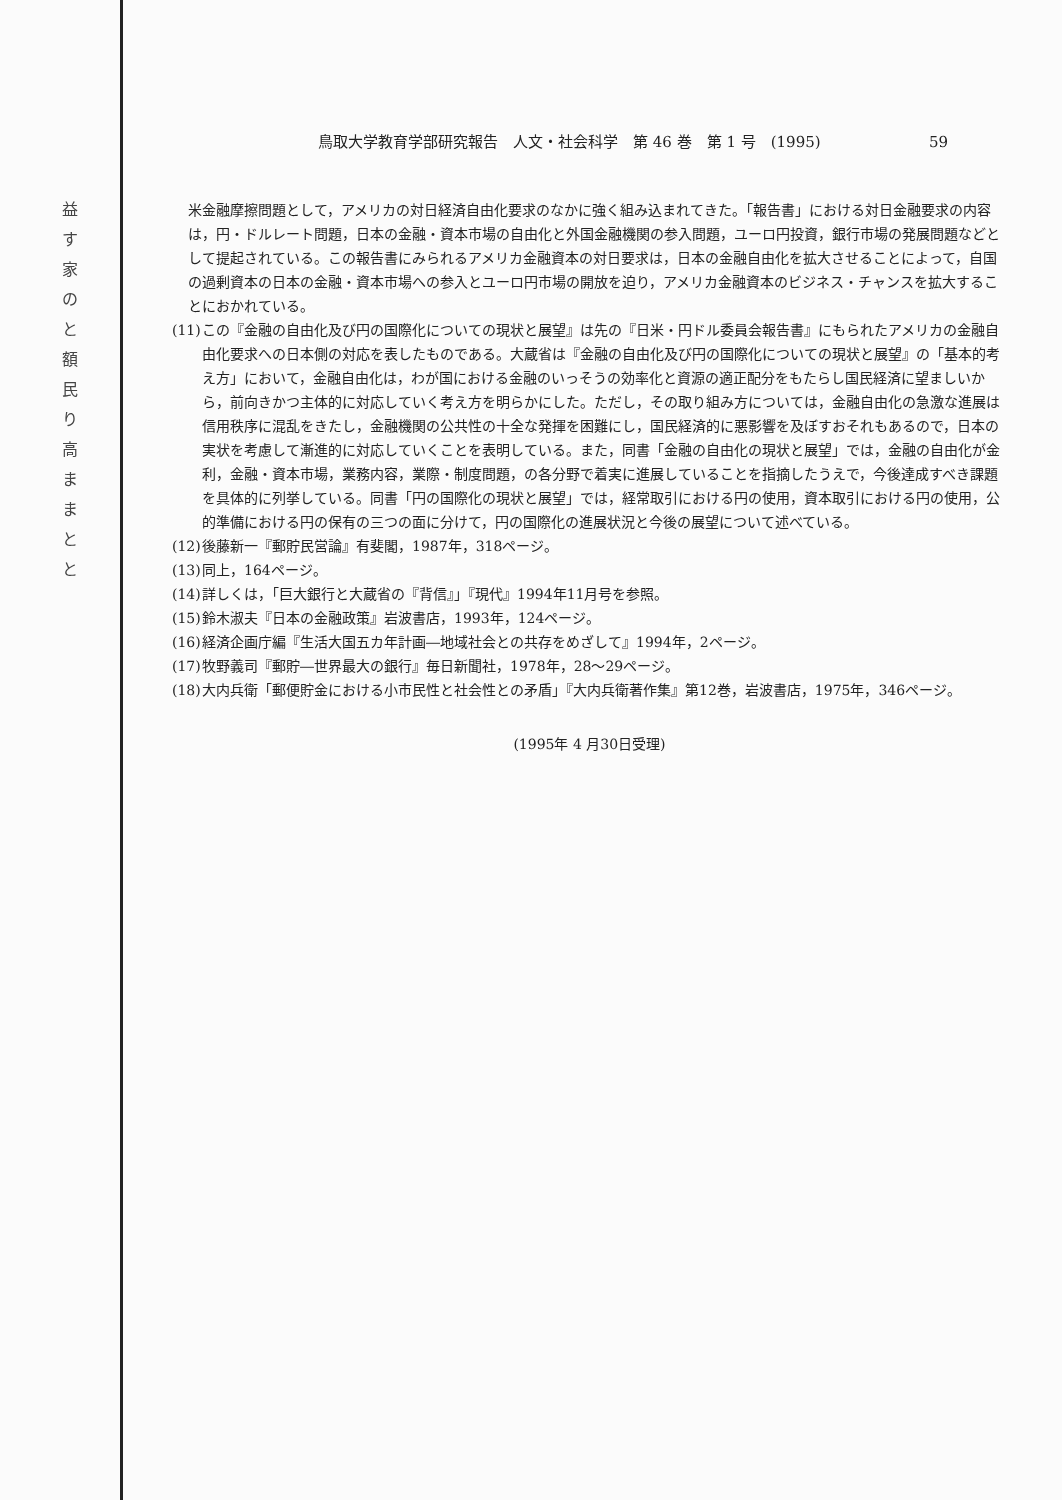益 す 家 の と 額 民 り 高 ま ま と と
鳥取大学教育学部研究報告　人文・社会科学　第 46 巻　第 1 号　(1995) 59
米金融摩擦問題として，アメリカの対日経済自由化要求のなかに強く組み込まれてきた。「報告書」における対日金融要求の内容は，円・ドルレート問題，日本の金融・資本市場の自由化と外国金融機関の参入問題，ユーロ円投資，銀行市場の発展問題などとして提起されている。この報告書にみられるアメリカ金融資本の対日要求は，日本の金融自由化を拡大させることによって，自国の過剰資本の日本の金融・資本市場への参入とユーロ円市場の開放を迫り，アメリカ金融資本のビジネス・チャンスを拡大することにおかれている。
(11) この『金融の自由化及び円の国際化についての現状と展望』は先の『日米・円ドル委員会報告書』にもられたアメリカの金融自由化要求への日本側の対応を表したものである。大蔵省は『金融の自由化及び円の国際化についての現状と展望』の「基本的考え方」において，金融自由化は，わが国における金融のいっそうの効率化と資源の適正配分をもたらし国民経済に望ましいから，前向きかつ主体的に対応していく考え方を明らかにした。ただし，その取り組み方については，金融自由化の急激な進展は信用秩序に混乱をきたし，金融機関の公共性の十全な発揮を困難にし，国民経済的に悪影響を及ぼすおそれもあるので，日本の実状を考慮して漸進的に対応していくことを表明している。また，同書「金融の自由化の現状と展望」では，金融の自由化が金利，金融・資本市場，業務内容，業際・制度問題，の各分野で着実に進展していることを指摘したうえで，今後達成すべき課題を具体的に列挙している。同書「円の国際化の現状と展望」では，経常取引における円の使用，資本取引における円の使用，公的準備における円の保有の三つの面に分けて，円の国際化の進展状況と今後の展望について述べている。
(12) 後藤新一『郵貯民営論』有斐閣，1987年，318ページ。
(13) 同上，164ページ。
(14) 詳しくは，「巨大銀行と大蔵省の『背信』」『現代』1994年11月号を参照。
(15) 鈴木淑夫『日本の金融政策』岩波書店，1993年，124ページ。
(16) 経済企画庁編『生活大国五カ年計画―地域社会との共存をめざして』1994年，2ページ。
(17) 牧野義司『郵貯―世界最大の銀行』毎日新聞社，1978年，28～29ページ。
(18) 大内兵衛「郵便貯金における小市民性と社会性との矛盾」『大内兵衛著作集』第12巻，岩波書店，1975年，346ページ。
(1995年 4 月30日受理)